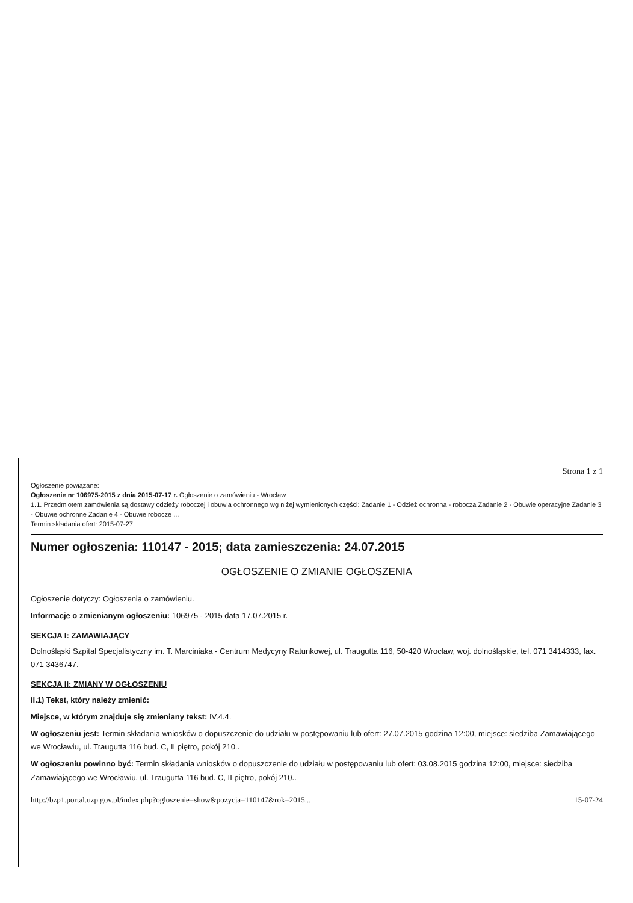Strona 1 z 1
Ogłoszenie powiązane:
Ogłoszenie nr 106975-2015 z dnia 2015-07-17 r. Ogłoszenie o zamówieniu - Wrocław
1.1. Przedmiotem zamówienia są dostawy odzieży roboczej i obuwia ochronnego wg niżej wymienionych części: Zadanie 1 - Odzież ochronna - robocza Zadanie 2 - Obuwie operacyjne Zadanie 3 - Obuwie ochronne Zadanie 4 - Obuwie robocze ...
Termin składania ofert: 2015-07-27
Numer ogłoszenia: 110147 - 2015; data zamieszczenia: 24.07.2015
OGŁOSZENIE O ZMIANIE OGŁOSZENIA
Ogłoszenie dotyczy: Ogłoszenia o zamówieniu.
Informacje o zmienianym ogłoszeniu: 106975 - 2015 data 17.07.2015 r.
SEKCJA I: ZAMAWIAJĄCY
Dolnośląski Szpital Specjalistyczny im. T. Marciniaka - Centrum Medycyny Ratunkowej, ul. Traugutta 116, 50-420 Wrocław, woj. dolnośląskie, tel. 071 3414333, fax. 071 3436747.
SEKCJA II: ZMIANY W OGŁOSZENIU
II.1) Tekst, który należy zmienić:
Miejsce, w którym znajduje się zmieniany tekst: IV.4.4.
W ogłoszeniu jest: Termin składania wniosków o dopuszczenie do udziału w postępowaniu lub ofert: 27.07.2015 godzina 12:00, miejsce: siedziba Zamawiającego we Wrocławiu, ul. Traugutta 116 bud. C, II piętro, pokój 210..
W ogłoszeniu powinno być: Termin składania wniosków o dopuszczenie do udziału w postępowaniu lub ofert: 03.08.2015 godzina 12:00, miejsce: siedziba Zamawiającego we Wrocławiu, ul. Traugutta 116 bud. C, II piętro, pokój 210..
http://bzp1.portal.uzp.gov.pl/index.php?ogloszenie=show&pozycja=110147&rok=2015... 15-07-24